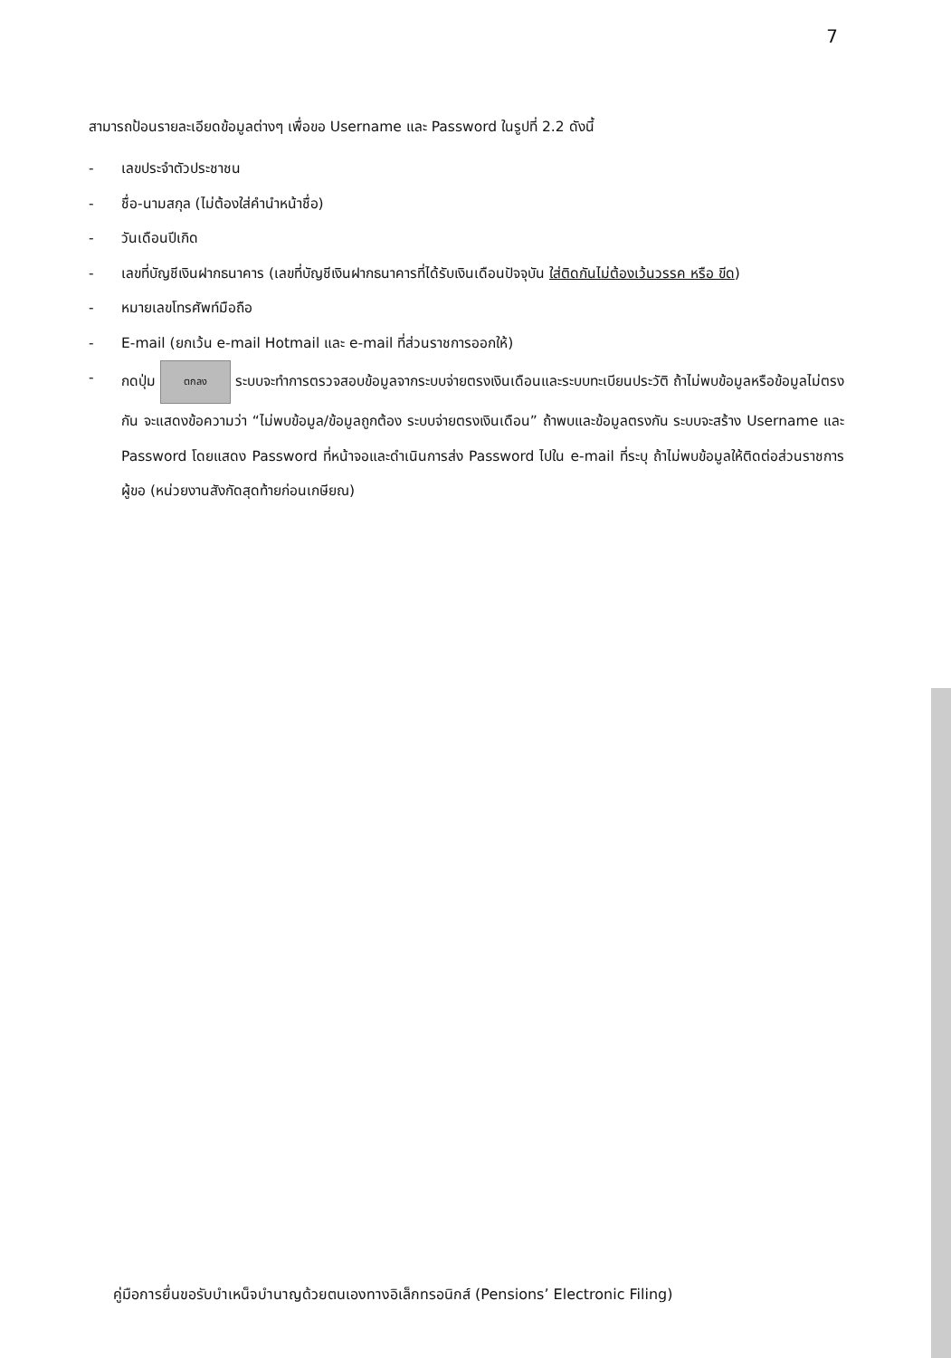7
สามารถป้อนรายละเอียดข้อมูลต่างๆ เพื่อขอ Username และ Password ในรูปที่ 2.2 ดังนี้
- เลขประจำตัวประชาชน
- ชื่อ-นามสกุล (ไม่ต้องใส่คำนำหน้าชื่อ)
- วันเดือนปีเกิด
- เลขที่บัญชีเงินฝากธนาคาร (เลขที่บัญชีเงินฝากธนาคารที่ได้รับเงินเดือนปัจจุบัน ใส่ติดกันไม่ต้องเว้นวรรค หรือ ขีด)
- หมายเลขโทรศัพท์มือถือ
- E-mail (ยกเว้น e-mail Hotmail และ e-mail ที่ส่วนราชการออกให้)
- กดปุ่ม ตกลง ระบบจะทำการตรวจสอบข้อมูลจากระบบจ่ายตรงเงินเดือนและระบบทะเบียนประวัติ ถ้าไม่พบข้อมูลหรือข้อมูลไม่ตรงกัน จะแสดงข้อความว่า “ไม่พบข้อมูล/ข้อมูลถูกต้อง ระบบจ่ายตรงเงินเดือน” ถ้าพบและข้อมูลตรงกัน ระบบจะสร้าง Username และ Password โดยแสดง Password ที่หน้าจอและดำเนินการส่ง Password ไปใน e-mail ที่ระบุ ถ้าไม่พบข้อมูลให้ติดต่อส่วนราชการผู้ขอ (หน่วยงานสังกัดสุดท้ายก่อนเกษียณ)
คู่มือการยื่นขอรับบำเหน็จบำนาญด้วยตนเองทางอิเล็กทรอนิกส์ (Pensions’ Electronic Filing)